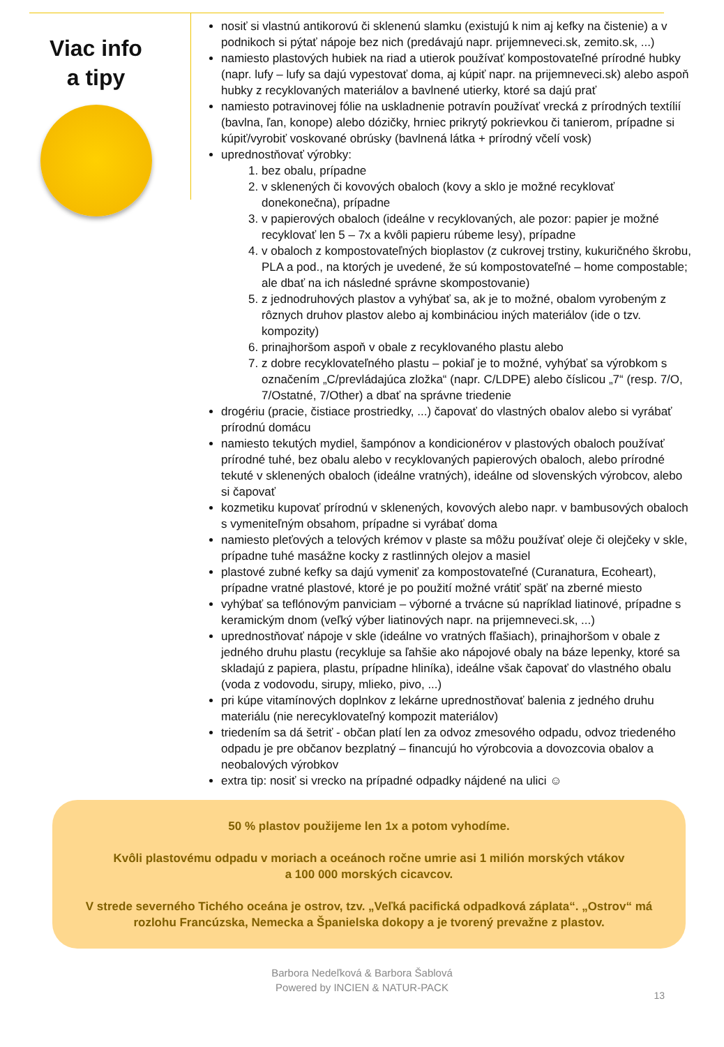Viac info
a tipy
nosiť si vlastnú antikorovú či sklenenú slamku (existujú k nim aj kefky na čistenie) a v podnikoch si pýtať nápoje bez nich (predávajú napr. prijemneveci.sk, zemito.sk, ...)
namiesto plastových hubiek na riad a utierok používať kompostovateľné prírodné hubky (napr. lufy – lufy sa dajú vypestovať doma, aj kúpiť napr. na prijemneveci.sk) alebo aspoň hubky z recyklovaných materiálov a bavlnené utierky, ktoré sa dajú prať
namiesto potravinovej fólie na uskladnenie potravín používať vrecká z prírodných textílií (bavlna, ľan, konope) alebo dózičky, hrniec prikrytý pokrievkou či tanierom, prípadne si kúpiť/vyrobiť voskované obrúsky (bavlnená látka + prírodný včelí vosk)
uprednostňovať výrobky:
1. bez obalu, prípadne
2. v sklenených či kovových obaloch (kovy a sklo je možné recyklovať donekonečna), prípadne
3. v papierových obaloch (ideálne v recyklovaných, ale pozor: papier je možné recyklovať len 5 – 7x a kvôli papieru rúbeme lesy), prípadne
4. v obaloch z kompostovateľných bioplastov (z cukrovej trstiny, kukuričného škrobu, PLA a pod., na ktorých je uvedené, že sú kompostovateľné – home compostable; ale dbať na ich následné správne skompostovanie)
5. z jednodruhových plastov a vyhýbať sa, ak je to možné, obalom vyrobeným z rôznych druhov plastov alebo aj kombináciou iných materiálov (ide o tzv. kompozity)
6. prinajhoršom aspoň v obale z recyklovaného plastu alebo
7. z dobre recyklovateľného plastu – pokiaľ je to možné, vyhýbať sa výrobkom s označením „C/prevládajúca zložka“ (napr. C/LDPE) alebo číslicou „7“ (resp. 7/O, 7/Ostatné, 7/Other) a dbať na správne triedenie
drogériu (pracie, čistiace prostriedky, ...) čapovať do vlastných obalov alebo si vyrábať prírodnú domácu
namiesto tekutých mydiel, šampónov a kondicionérov v plastových obaloch používať prírodné tuhé, bez obalu alebo v recyklovaných papierových obaloch, alebo prírodné tekuté v sklenených obaloch (ideálne vratných), ideálne od slovenských výrobcov, alebo si čapovať
kozmetiku kupovať prírodnú v sklenených, kovových alebo napr. v bambusových obaloch s vymeniteľným obsahom, prípadne si vyrábať doma
namiesto pleťových a telových krémov v plaste sa môžu používať oleje či olejčeky v skle, prípadne tuhé masážne kocky z rastlinných olejov a masiel
plastové zubné kefky sa dajú vymeniť za kompostovateľné (Curanatura, Ecoheart), prípadne vratné plastové, ktoré je po použití možné vrátiť späť na zberné miesto
vyhýbať sa teflónovým panviciam – výborné a trvácne sú napríklad liatinové, prípadne s keramickým dnom (veľký výber liatinových napr. na prijemneveci.sk, ...)
uprednostňovať nápoje v skle (ideálne vo vratných fľašiach), prinajhoršom v obale z jedného druhu plastu (recykluje sa ľahšie ako nápojové obaly na báze lepenky, ktoré sa skladajú z papiera, plastu, prípadne hliníka), ideálne však čapovať do vlastného obalu (voda z vodovodu, sirupy, mlieko, pivo, ...)
pri kúpe vitamínových doplnkov z lekárne uprednostňovať balenia z jedného druhu materiálu (nie nerecyklovateľný kompozit materiálov)
triedením sa dá šetriť - občan platí len za odvoz zmesového odpadu, odvoz triedeného odpadu je pre občanov bezplatný – financujú ho výrobcovia a dovozcovia obalov a neobalových výrobkov
extra tip: nosiť si vrecko na prípadné odpadky nájdené na ulici ☺
50 % plastov použijeme len 1x a potom vyhodíme.
Kvôli plastovému odpadu v moriach a oceánoch ročne umrie asi 1 milión morských vtákov
a 100 000 morských cicavcov.
V strede severného Tichého oceána je ostrov, tzv. „Veľká pacifická odpadková záplata“. „Ostrov“ má rozlohu Francúzska, Nemecka a Španielska dokopy a je tvorený prevažne z plastov.
Barbora Nedeľková & Barbora Šablová
Powered by INCIEN & NATUR-PACK
13